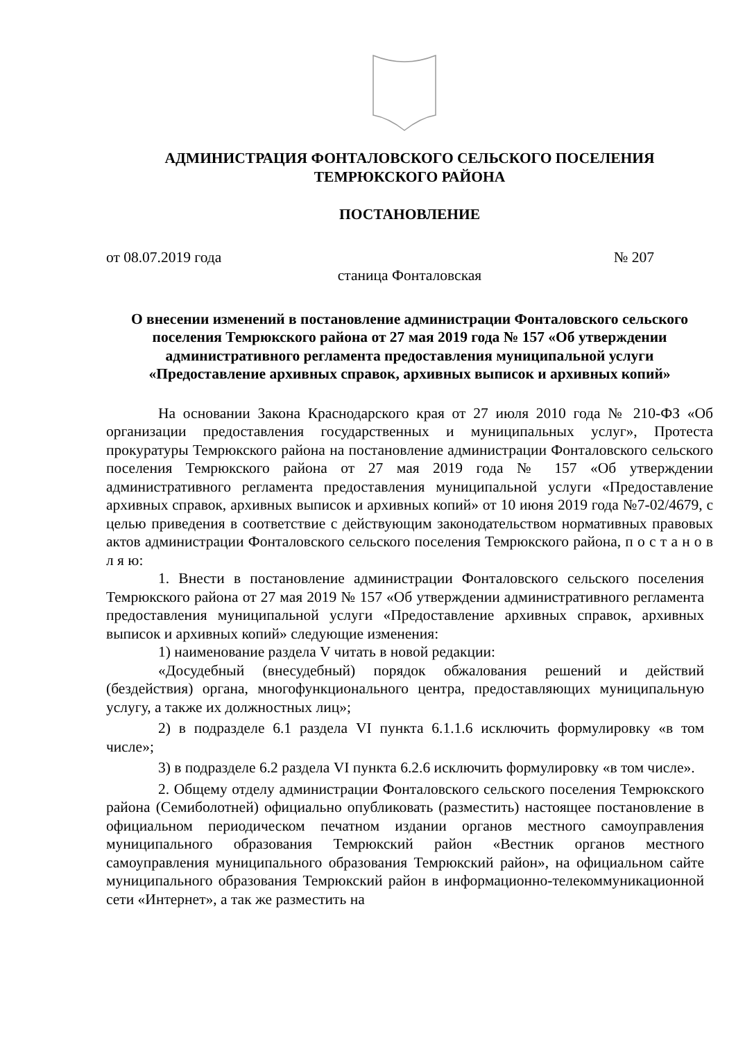АДМИНИСТРАЦИЯ ФОНТАЛОВСКОГО СЕЛЬСКОГО ПОСЕЛЕНИЯ
ТЕМРЮКСКОГО РАЙОНА
ПОСТАНОВЛЕНИЕ
от 08.07.2019 года № 207
станица Фонталовская
О внесении изменений в постановление администрации Фонталовского сельского поселения Темрюкского района от 27 мая 2019 года № 157 «Об утверждении административного регламента предоставления муниципальной услуги «Предоставление архивных справок, архивных выписок и архивных копий»
На основании Закона Краснодарского края от 27 июля 2010 года № 210-ФЗ «Об организации предоставления государственных и муниципальных услуг», Протеста прокуратуры Темрюкского района на постановление администрации Фонталовского сельского поселения Темрюкского района от 27 мая 2019 года № 157 «Об утверждении административного регламента предоставления муниципальной услуги «Предоставление архивных справок, архивных выписок и архивных копий» от 10 июня 2019 года №7-02/4679, с целью приведения в соответствие с действующим законодательством нормативных правовых актов администрации Фонталовского сельского поселения Темрюкского района, п о с т а н о в л я ю:
1. Внести в постановление администрации Фонталовского сельского поселения Темрюкского района от 27 мая 2019 № 157 «Об утверждении административного регламента предоставления муниципальной услуги «Предоставление архивных справок, архивных выписок и архивных копий» следующие изменения:
1) наименование раздела V читать в новой редакции:
«Досудебный (внесудебный) порядок обжалования решений и действий (бездействия) органа, многофункционального центра, предоставляющих муниципальную услугу, а также их должностных лиц»;
2) в подразделе 6.1 раздела VI пункта 6.1.1.6 исключить формулировку «в том числе»;
3) в подразделе 6.2 раздела VI пункта 6.2.6 исключить формулировку «в том числе».
2. Общему отделу администрации Фонталовского сельского поселения Темрюкского района (Семиболотней) официально опубликовать (разместить) настоящее постановление в официальном периодическом печатном издании органов местного самоуправления муниципального образования Темрюкский район «Вестник органов местного самоуправления муниципального образования Темрюкский район», на официальном сайте муниципального образования Темрюкский район в информационно-телекоммуникационной сети «Интернет», а так же разместить на